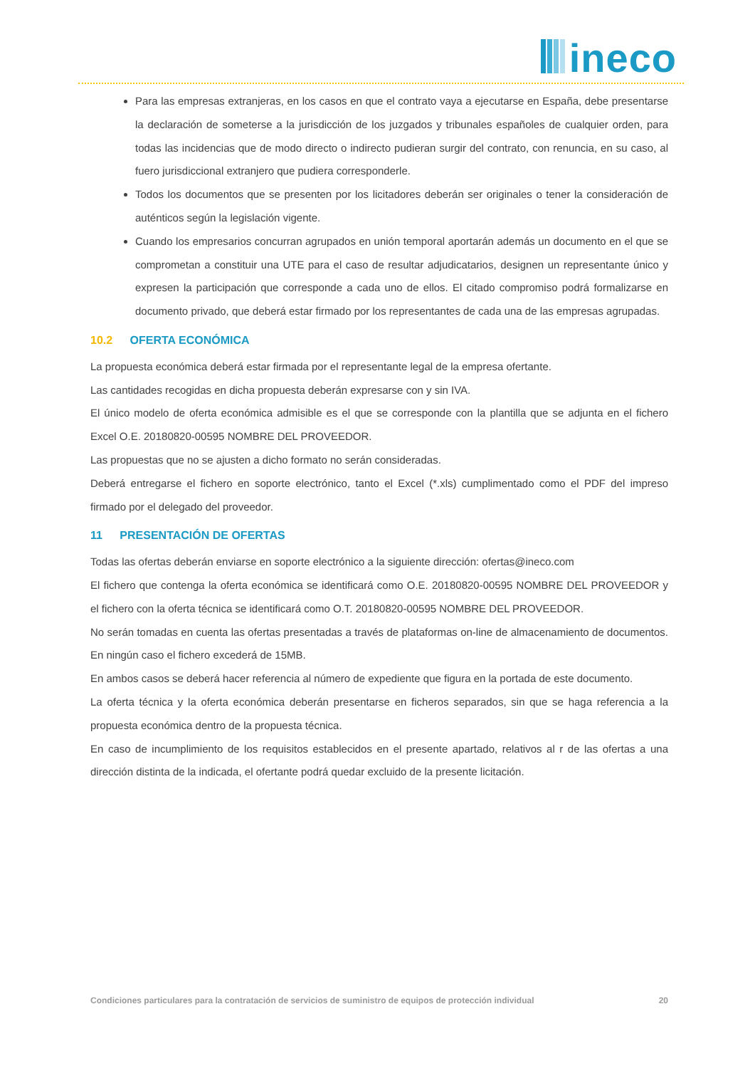ineco
Para las empresas extranjeras, en los casos en que el contrato vaya a ejecutarse en España, debe presentarse la declaración de someterse a la jurisdicción de los juzgados y tribunales españoles de cualquier orden, para todas las incidencias que de modo directo o indirecto pudieran surgir del contrato, con renuncia, en su caso, al fuero jurisdiccional extranjero que pudiera corresponderle.
Todos los documentos que se presenten por los licitadores deberán ser originales o tener la consideración de auténticos según la legislación vigente.
Cuando los empresarios concurran agrupados en unión temporal aportarán además un documento en el que se comprometan a constituir una UTE para el caso de resultar adjudicatarios, designen un representante único y expresen la participación que corresponde a cada uno de ellos. El citado compromiso podrá formalizarse en documento privado, que deberá estar firmado por los representantes de cada una de las empresas agrupadas.
10.2 OFERTA ECONÓMICA
La propuesta económica deberá estar firmada por el representante legal de la empresa ofertante.
Las cantidades recogidas en dicha propuesta deberán expresarse con y sin IVA.
El único modelo de oferta económica admisible es el que se corresponde con la plantilla que se adjunta en el fichero Excel O.E. 20180820-00595 NOMBRE DEL PROVEEDOR.
Las propuestas que no se ajusten a dicho formato no serán consideradas.
Deberá entregarse el fichero en soporte electrónico, tanto el Excel (*.xls) cumplimentado como el PDF del impreso firmado por el delegado del proveedor.
11 PRESENTACIÓN DE OFERTAS
Todas las ofertas deberán enviarse en soporte electrónico a la siguiente dirección: ofertas@ineco.com
El fichero que contenga la oferta económica se identificará como O.E. 20180820-00595 NOMBRE DEL PROVEEDOR y el fichero con la oferta técnica se identificará como O.T. 20180820-00595 NOMBRE DEL PROVEEDOR.
No serán tomadas en cuenta las ofertas presentadas a través de plataformas on-line de almacenamiento de documentos. En ningún caso el fichero excederá de 15MB.
En ambos casos se deberá hacer referencia al número de expediente que figura en la portada de este documento.
La oferta técnica y la oferta económica deberán presentarse en ficheros separados, sin que se haga referencia a la propuesta económica dentro de la propuesta técnica.
En caso de incumplimiento de los requisitos establecidos en el presente apartado, relativos al r de las ofertas a una dirección distinta de la indicada, el ofertante podrá quedar excluido de la presente licitación.
Condiciones particulares para la contratación de servicios de suministro de equipos de protección individual 20